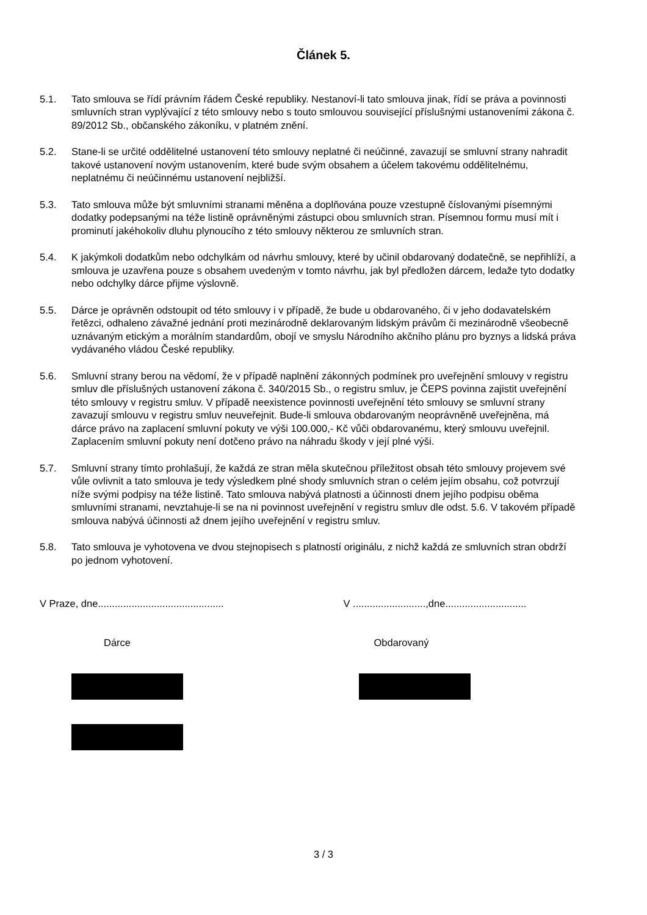Článek 5.
5.1. Tato smlouva se řídí právním řádem České republiky. Nestanoví-li tato smlouva jinak, řídí se práva a povinnosti smluvních stran vyplývající z této smlouvy nebo s touto smlouvou související příslušnými ustanoveními zákona č. 89/2012 Sb., občanského zákoníku, v platném znění.
5.2. Stane-li se určité oddělitelné ustanovení této smlouvy neplatné či neúčinné, zavazují se smluvní strany nahradit takové ustanovení novým ustanovením, které bude svým obsahem a účelem takovému oddělitelnému, neplatnému či neúčinnému ustanovení nejbližší.
5.3. Tato smlouva může být smluvními stranami měněna a doplňována pouze vzestupně číslovanými písemnými dodatky podepsanými na téže listině oprávněnými zástupci obou smluvních stran. Písemnou formu musí mít i prominutí jakéhokoliv dluhu plynoucího z této smlouvy některou ze smluvních stran.
5.4. K jakýmkoli dodatkům nebo odchylkám od návrhu smlouvy, které by učinil obdarovaný dodatečně, se nepřihlíží, a smlouva je uzavřena pouze s obsahem uvedeným v tomto návrhu, jak byl předložen dárcem, ledaže tyto dodatky nebo odchylky dárce přijme výslovně.
5.5. Dárce je oprávněn odstoupit od této smlouvy i v případě, že bude u obdarovaného, či v jeho dodavatelském řetězci, odhaleno závažné jednání proti mezinárodně deklarovaným lidským právům či mezinárodně všeobecně uznávaným etickým a morálním standardům, obojí ve smyslu Národního akčního plánu pro byznys a lidská práva vydávaného vládou České republiky.
5.6. Smluvní strany berou na vědomí, že v případě naplnění zákonných podmínek pro uveřejnění smlouvy v registru smluv dle příslušných ustanovení zákona č. 340/2015 Sb., o registru smluv, je ČEPS povinna zajistit uveřejnění této smlouvy v registru smluv. V případě neexistence povinnosti uveřejnění této smlouvy se smluvní strany zavazují smlouvu v registru smluv neuveřejnit. Bude-li smlouva obdarovaným neoprávněně uveřejněna, má dárce právo na zaplacení smluvní pokuty ve výši 100.000,- Kč vůči obdarovanému, který smlouvu uveřejnil. Zaplacením smluvní pokuty není dotčeno právo na náhradu škody v její plné výši.
5.7. Smluvní strany tímto prohlašují, že každá ze stran měla skutečnou příležitost obsah této smlouvy projevem své vůle ovlivnit a tato smlouva je tedy výsledkem plné shody smluvních stran o celém jejím obsahu, což potvrzují níže svými podpisy na téže listině. Tato smlouva nabývá platnosti a účinnosti dnem jejího podpisu oběma smluvními stranami, nevztahuje-li se na ni povinnost uveřejnění v registru smluv dle odst. 5.6. V takovém případě smlouva nabývá účinnosti až dnem jejího uveřejnění v registru smluv.
5.8. Tato smlouva je vyhotovena ve dvou stejnopisech s platností originálu, z nichž každá ze smluvních stran obdrží po jednom vyhotovení.
V Praze, dne.............................................
Dárce
V ..........................,dne.............................
Obdarovaný
3 / 3